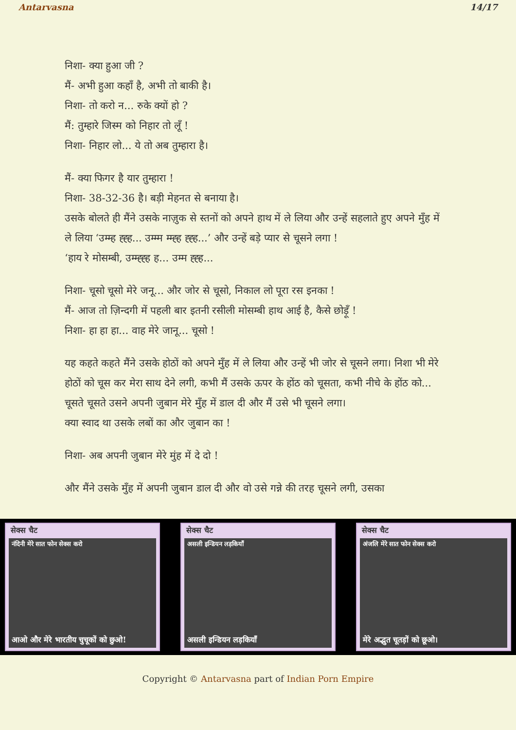Antarvasna 14/17
निशा- क्या हुआ जी ?
मैं- अभी हुआ कहाँ है, अभी तो बाकी है।
निशा- तो करो न... रुके क्यों हो ?
मैं: तुम्हारे जिस्म को निहार तो लूँ !
निशा- निहार लो... ये तो अब तुम्हारा है।
मैं- क्या फिगर है यार तुम्हारा !
निशा- 38-32-36 है। बड़ी मेहनत से बनाया है।
उसके बोलते ही मैंने उसके नाज़ुक से स्तनों को अपने हाथ में ले लिया और उन्हें सहलाते हुए अपने मुँह में ले लिया ‘उम्म्ह ह्ह्ह... उम्म्म म्म्ह्ह ह्ह्ह...’ और उन्हें बड़े प्यार से चूसने लगा !
‘हाय रे मोसम्बी, उम्म्ह्ह्ह ह... उम्म ह्ह्ह...
निशा- चूसो चूसो मेरे जनू... और जोर से चूसो, निकाल लो पूरा रस इनका !
मैं- आज तो ज़िन्दगी में पहली बार इतनी रसीली मोसम्बी हाथ आई है, कैसे छोड़ूँ !
निशा- हा हा हा... वाह मेरे जानू... चूसो !
यह कहते कहते मैंने उसके होठों को अपने मुँह में ले लिया और उन्हें भी जोर से चूसने लगा। निशा भी मेरे होठों को चूस कर मेरा साथ देने लगी, कभी मैं उसके ऊपर के होंठ को चूसता, कभी नीचे के होंठ को... चूसते चूसते उसने अपनी जुबान मेरे मुँह में डाल दी और मैं उसे भी चूसने लगा।
क्या स्वाद था उसके लबों का और जुबान का !
निशा- अब अपनी जुबान मेरे मुंह में दे दो !
और मैंने उसके मुँह में अपनी जुबान डाल दी और वो उसे गन्ने की तरह चूसने लगी, उसका
सेक्स चैट
नंदिनी मेरे सात फोन सेक्स करो
आओ और मेरे भारतीय चुचूकों को छुओ!
सेक्स चैट
असली इन्डियन लड़कियाँ
असली इन्डियन लड़कियाँ
सेक्स चैट
अंजलि मेरे सात फोन सेक्स करो
मेरे अद्भुत चूतड़ों को छूओ।
Copyright © Antarvasna part of Indian Porn Empire